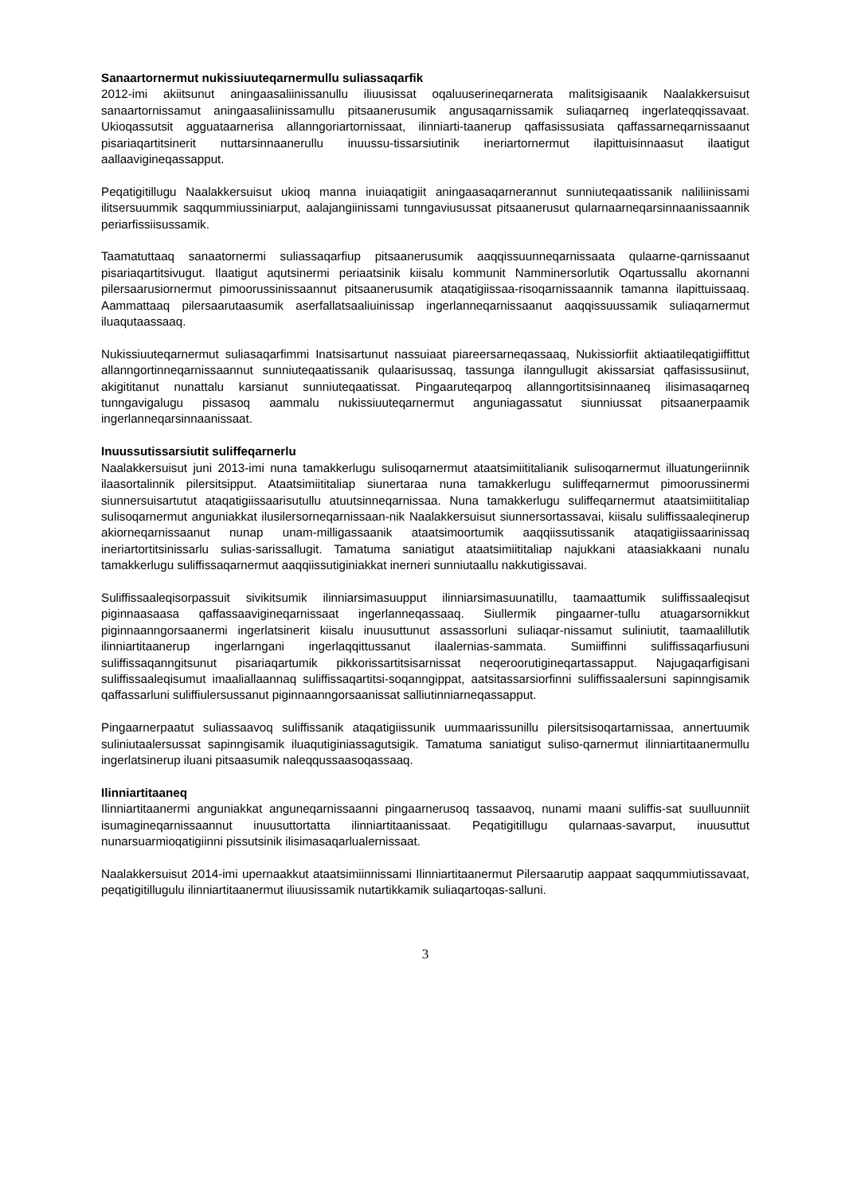Sanaartornermut nukissiuuteqarnermullu suliassaqarfik
2012-imi akiitsunut aningaasaliinissanullu iliuusissat oqaluuserineqarnerata malitsigisaanik Naalakkersuisut sanaartornissamut aningaasaliinissamullu pitsaanerusumik angusaqarnissamik suliaqarneq ingerlateqqissavaat. Ukioqassutsit agguataarnerisa allanngoriartornissaat, ilinniarti-taanerup qaffasissusiata qaffassarneqarnissaanut pisariaqartitsinerit nuttarsinnaanerullu inuussu-tissarsiutinik ineriartornermut ilapittuisinnaasut ilaatigut aallaavigineqassapput.
Peqatigitillugu Naalakkersuisut ukioq manna inuiaqatigiit aningaasaqarnerannut sunniuteqaatissanik naliliinissami ilitsersuummik saqqummiussiniarput, aalajangiinissami tunngaviusussat pitsaanerusut qularnaarneqarsinnaanissaannik periarfissiisussamik.
Taamatuttaaq sanaatornermi suliassaqarfiup pitsaanerusumik aaqqissuunneqarnissaata qulaarne-qarnissaanut pisariaqartitsivugut. Ilaatigut aqutsinermi periaatsinik kiisalu kommunit Namminersorlutik Oqartussallu akornanni pilersaarusiornermut pimoorussinissaannut pitsaanerusumik ataqatigiissaa-risoqarnissaannik tamanna ilapittuissaaq. Aammattaaq pilersaarutaasumik aserfallatsaaliuinissap ingerlanneqarnissaanut aaqqissuussamik suliaqarnermut iluaqutaassaaq.
Nukissiuuteqarnermut suliasaqarfimmi Inatsisartunut nassuiaat piareersarneqassaaq, Nukissiorfiit aktiaatileqatigiiffittut allanngortinneqarnissaannut sunniuteqaatissanik qulaarisussaq, tassunga ilanngullugit akissarsiat qaffasissusiinut, akigititanut nunattalu karsianut sunniuteqaatissat. Pingaaruteqarpoq allanngortitsisinnaaneq ilisimasaqarneq tunngavigalugu pissasoq aammalu nukissiuuteqarnermut anguniagassatut siunniussat pitsaanerpaamik ingerlanneqarsinnaanissaat.
Inuussutissarsiutit suliffeqarnerlu
Naalakkersuisut juni 2013-imi nuna tamakkerlugu sulisoqarnermut ataatsimiititalianik sulisoqarnermut illuatungeriinnik ilaasortalinnik pilersitsipput. Ataatsimiititaliap siunertaraa nuna tamakkerlugu suliffeqarnermut pimoorussinermi siunnersuisartutut ataqatigiissaarisutullu atuutsinneqarnissaa. Nuna tamakkerlugu suliffeqarnermut ataatsimiititaliap sulisoqarnermut anguniakkat ilusilersorneqarnissaan-nik Naalakkersuisut siunnersortassavai, kiisalu suliffissaaleqinerup akiorneqarnissaanut nunap unam-milligassaanik ataatsimoortumik aaqqiissutissanik ataqatigiissaarinissaq ineriartortitsinissarlu sulias-sarissallugit. Tamatuma saniatigut ataatsimiititaliap najukkani ataasiakkaani nunalu tamakkerlugu suliffissaqarnermut aaqqiissutiginiakkat inerneri sunniutaallu nakkutigissavai.
Suliffissaaleqisorpassuit sivikitsumik ilinniarsimasuupput ilinniarsimasuunatillu, taamaattumik suliffissaaleqisut piginnaasaasa qaffassaavigineqarnissaat ingerlanneqassaaq. Siullermik pingaarner-tullu atuagarsornikkut piginnaanngorsaanermi ingerlatsinerit kiisalu inuusuttunut assassorluni suliaqar-nissamut suliniutit, taamaalillutik ilinniartitaanerup ingerlarngani ingerlaqqittussanut ilaalernias-sammata. Sumiiffinni suliffissaqarfiusuni suliffissaqanngitsunut pisariaqartumik pikkorissartitsisarnissat neqeroorutigineqartassapput. Najugaqarfigisani suliffissaaleqisumut imaaliallaannaq suliffissaqartitsi-soqanngippat, aatsitassarsiorfinni suliffissaalersuni sapinngisamik qaffassarluni suliffiulersussanut piginnaanngorsaanissat salliutinniarneqassapput.
Pingaarnerpaatut suliassaavoq suliffissanik ataqatigiissunik uummaarissunillu pilersitsisoqartarnissaa, annertuumik suliniutaalersussat sapinngisamik iluaqutiginiassagutsigik. Tamatuma saniatigut suliso-qarnermut ilinniartitaanermullu ingerlatsinerup iluani pitsaasumik naleqqussaasoqassaaq.
Ilinniartitaaneq
Ilinniartitaanermi anguniakkat anguneqarnissaanni pingaarnerusoq tassaavoq, nunami maani suliffis-sat suulluunniit isumagineqarnissaannut inuusuttortatta ilinniartitaanissaat. Peqatigitillugu qularnaas-savarput, inuusuttut nunarsuarmioqatigiinni pissutsinik ilisimasaqarlualernissaat.
Naalakkersuisut 2014-imi upernaakkut ataatsimiinnissami Ilinniartitaanermut Pilersaarutip aappaat saqqummiutissavaat, peqatigitillugulu ilinniartitaanermut iliuusissamik nutartikkamik suliaqartoqas-salluni.
3